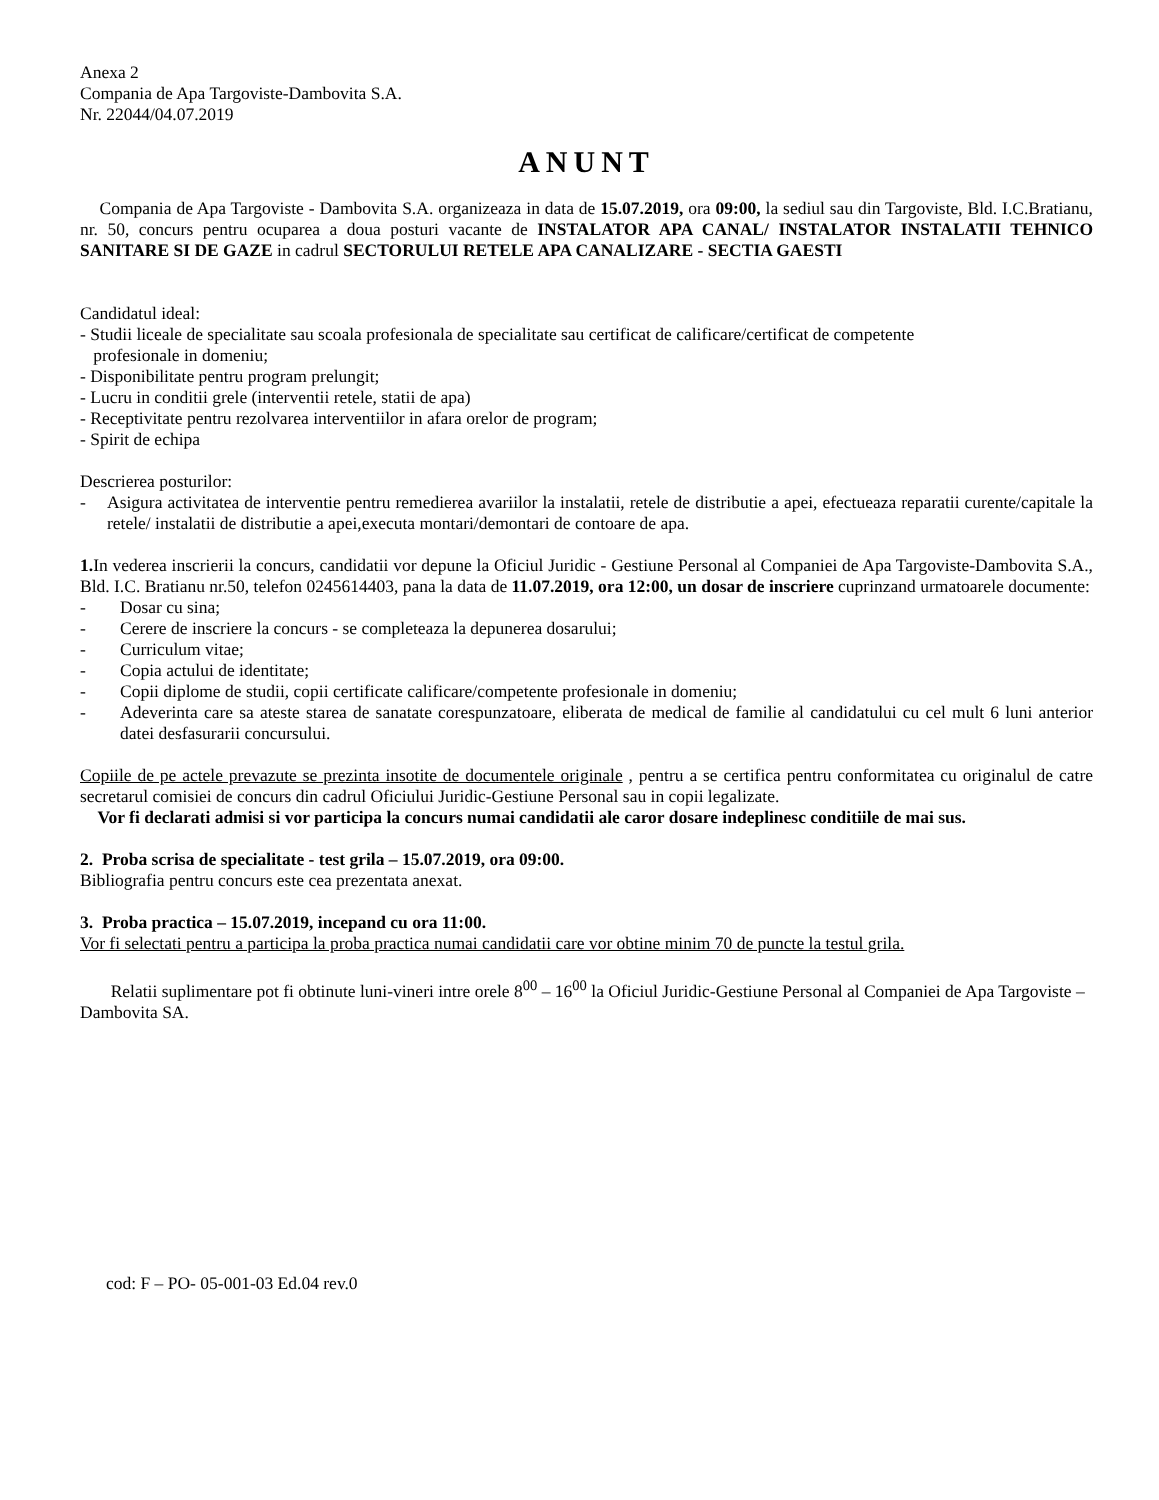Anexa 2
Compania de Apa Targoviste-Dambovita S.A.
Nr. 22044/04.07.2019
ANUNT
Compania de Apa Targoviste - Dambovita S.A. organizeaza in data de 15.07.2019, ora 09:00, la sediul sau din Targoviste, Bld. I.C.Bratianu, nr. 50, concurs pentru ocuparea a doua posturi vacante de INSTALATOR APA CANAL/ INSTALATOR INSTALATII TEHNICO SANITARE SI DE GAZE in cadrul SECTORULUI RETELE APA CANALIZARE - SECTIA GAESTI
Candidatul ideal:
- Studii liceale de specialitate sau scoala profesionala de specialitate sau certificat de calificare/certificat de competente
profesionale in domeniu;
- Disponibilitate pentru program prelungit;
- Lucru in conditii grele (interventii retele, statii de apa)
- Receptivitate pentru rezolvarea interventiilor in afara orelor de program;
- Spirit de echipa
Descrierea posturilor:
- Asigura activitatea de interventie pentru remedierea avariilor la instalatii, retele de distributie a apei, efectueaza reparatii curente/capitale la retele/ instalatii de distributie a apei,executa montari/demontari de contoare de apa.
1. In vederea inscrierii la concurs, candidatii vor depune la Oficiul Juridic - Gestiune Personal al Companiei de Apa Targoviste-Dambovita S.A., Bld. I.C. Bratianu nr.50, telefon 0245614403, pana la data de 11.07.2019, ora 12:00, un dosar de inscriere cuprinzand urmatoarele documente:
- Dosar cu sina;
- Cerere de inscriere la concurs - se completeaza la depunerea dosarului;
- Curriculum vitae;
- Copia actului de identitate;
- Copii diplome de studii, copii certificate calificare/competente profesionale in domeniu;
- Adeverinta care sa ateste starea de sanatate corespunzatoare, eliberata de medical de familie al candidatului cu cel mult 6 luni anterior datei desfasurarii concursului.
Copiile de pe actele prevazute se prezinta insotite de documentele originale , pentru a se certifica pentru conformitatea cu originalul de catre secretarul comisiei de concurs din cadrul Oficiului Juridic-Gestiune Personal sau in copii legalizate.
Vor fi declarati admisi si vor participa la concurs numai candidatii ale caror dosare indeplinesc conditiile de mai sus.
2. Proba scrisa de specialitate - test grila – 15.07.2019, ora 09:00.
Bibliografia pentru concurs este cea prezentata anexat.
3. Proba practica – 15.07.2019, incepand cu ora 11:00.
Vor fi selectati pentru a participa la proba practica numai candidatii care vor obtine minim 70 de puncte la testul grila.
Relatii suplimentare pot fi obtinute luni-vineri intre orele 8<sup>00</sup> – 16<sup>00</sup> la Oficiul Juridic-Gestiune Personal al Companiei de Apa Targoviste – Dambovita SA.
cod: F – PO- 05-001-03 Ed.04 rev.0